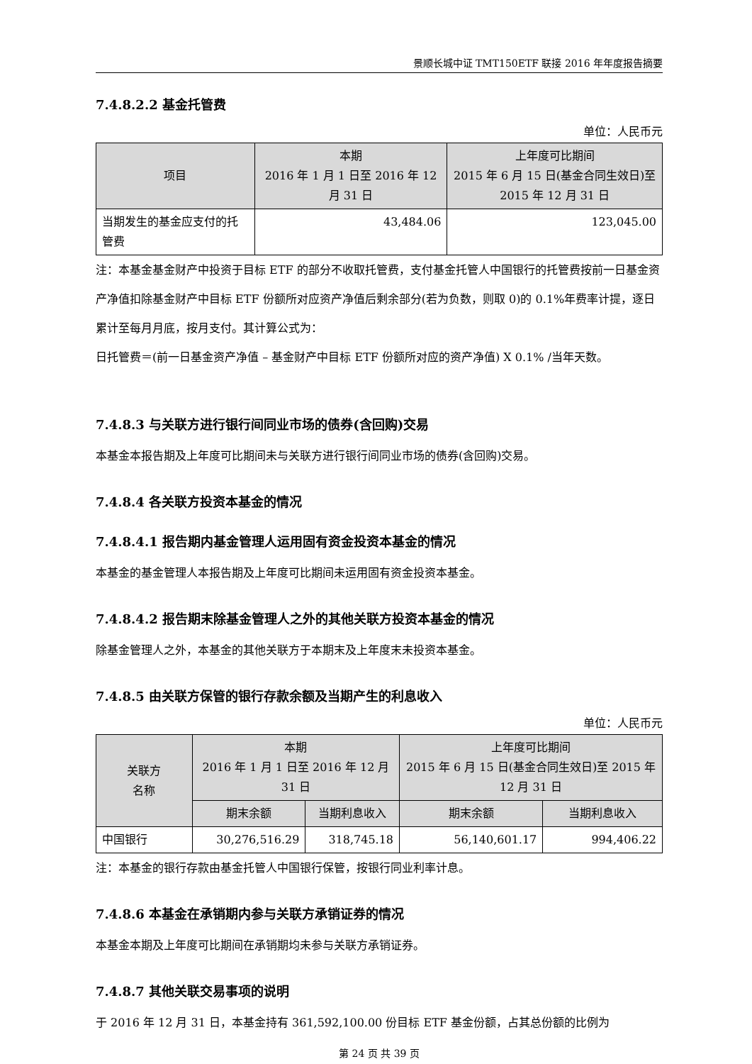景顺长城中证 TMT150ETF 联接 2016 年年度报告摘要
7.4.8.2.2 基金托管费
单位：人民币元
| 项目 | 本期 2016 年 1 月 1 日至 2016 年 12 月 31 日 | 上年度可比期间 2015 年 6 月 15 日(基金合同生效日)至 2015 年 12 月 31 日 |
| --- | --- | --- |
| 当期发生的基金应支付的托管费 | 43,484.06 | 123,045.00 |
注：本基金基金财产中投资于目标 ETF 的部分不收取托管费，支付基金托管人中国银行的托管费按前一日基金资产净值扣除基金财产中目标 ETF 份额所对应资产净值后剩余部分(若为负数，则取 0)的 0.1%年费率计提，逐日累计至每月月底，按月支付。其计算公式为：
日托管费＝(前一日基金资产净值 – 基金财产中目标 ETF 份额所对应的资产净值) X 0.1% /当年天数。
7.4.8.3 与关联方进行银行间同业市场的债券(含回购)交易
本基金本报告期及上年度可比期间未与关联方进行银行间同业市场的债券(含回购)交易。
7.4.8.4 各关联方投资本基金的情况
7.4.8.4.1 报告期内基金管理人运用固有资金投资本基金的情况
本基金的基金管理人本报告期及上年度可比期间未运用固有资金投资本基金。
7.4.8.4.2 报告期末除基金管理人之外的其他关联方投资本基金的情况
除基金管理人之外，本基金的其他关联方于本期末及上年度末未投资本基金。
7.4.8.5 由关联方保管的银行存款余额及当期产生的利息收入
单位：人民币元
| 关联方 名称 | 本期 2016 年 1 月 1 日至 2016 年 12 月 31 日 | | 上年度可比期间 2015 年 6 月 15 日(基金合同生效日)至 2015 年 12 月 31 日 | |
| --- | --- | --- | --- | --- |
| | 期末余额 | 当期利息收入 | 期末余额 | 当期利息收入 |
| 中国银行 | 30,276,516.29 | 318,745.18 | 56,140,601.17 | 994,406.22 |
注：本基金的银行存款由基金托管人中国银行保管，按银行同业利率计息。
7.4.8.6 本基金在承销期内参与关联方承销证券的情况
本基金本期及上年度可比期间在承销期均未参与关联方承销证券。
7.4.8.7 其他关联交易事项的说明
于 2016 年 12 月 31 日，本基金持有 361,592,100.00 份目标 ETF 基金份额，占其总份额的比例为
第 24 页 共 39 页